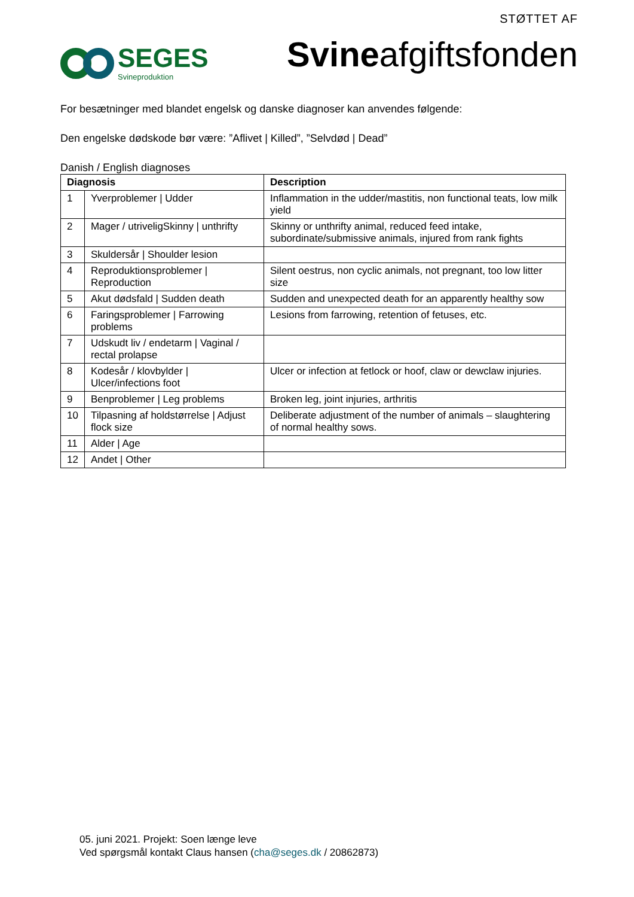SEGES
Svineproduktion
STØTTET AF
Svineafgiftsfonden
For besætninger med blandet engelsk og danske diagnoser kan anvendes følgende:
Den engelske dødskode bør være: ”Aflivet | Killed”, ”Selvdød | Dead”
Danish / English diagnoses
| Diagnosis | | Description |
| --- | --- | --- |
| 1 | Yverproblemer / Udder | Inflammation in the udder/mastitis, non functional teats, low milk yield |
| 2 | Mager / utriveligSkinny / unthrifty | Skinny or unthrifty animal, reduced feed intake, subordinate/submissive animals, injured from rank fights |
| 3 | Skuldersår / Shoulder lesion | |
| 4 | Reproduktionsproblemer / Reproduction | Silent oestrus, non cyclic animals, not pregnant, too low litter size |
| 5 | Akut dødsfald / Sudden death | Sudden and unexpected death for an apparently healthy sow |
| 6 | Faringsproblemer / Farrowing problems | Lesions from farrowing, retention of fetuses, etc. |
| 7 | Udskudt liv / endetarm / Vaginal / rectal prolapse | |
| 8 | Kodesår / klovbylder / Ulcer/infections foot | Ulcer or infection at fetlock or hoof, claw or dewclaw injuries. |
| 9 | Benproblemer / Leg problems | Broken leg, joint injuries, arthritis |
| 10 | Tilpasning af holdstørrelse / Adjust flock size | Deliberate adjustment of the number of animals – slaughtering of normal healthy sows. |
| 11 | Alder / Age | |
| 12 | Andet / Other | |
05. juni 2021. Projekt: Soen længe leve
Ved spørgsmål kontakt Claus hansen (cha@seges.dk / 20862873)